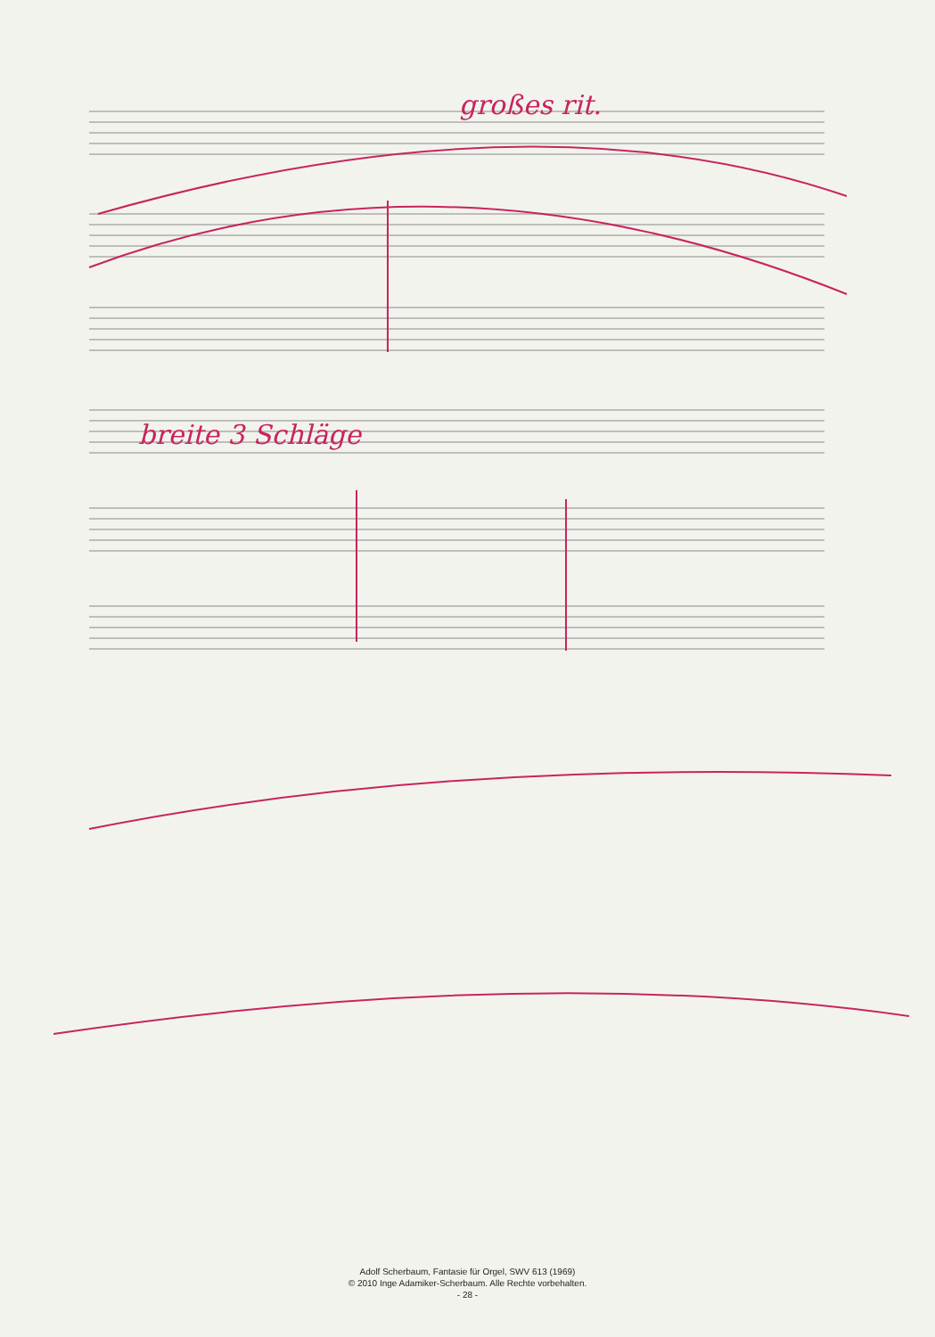großes rit.
breite 3 Schläge
Adolf Scherbaum, Fantasie für Orgel, SWV 613 (1969)
© 2010 Inge Adamiker-Scherbaum. Alle Rechte vorbehalten.
- 28 -